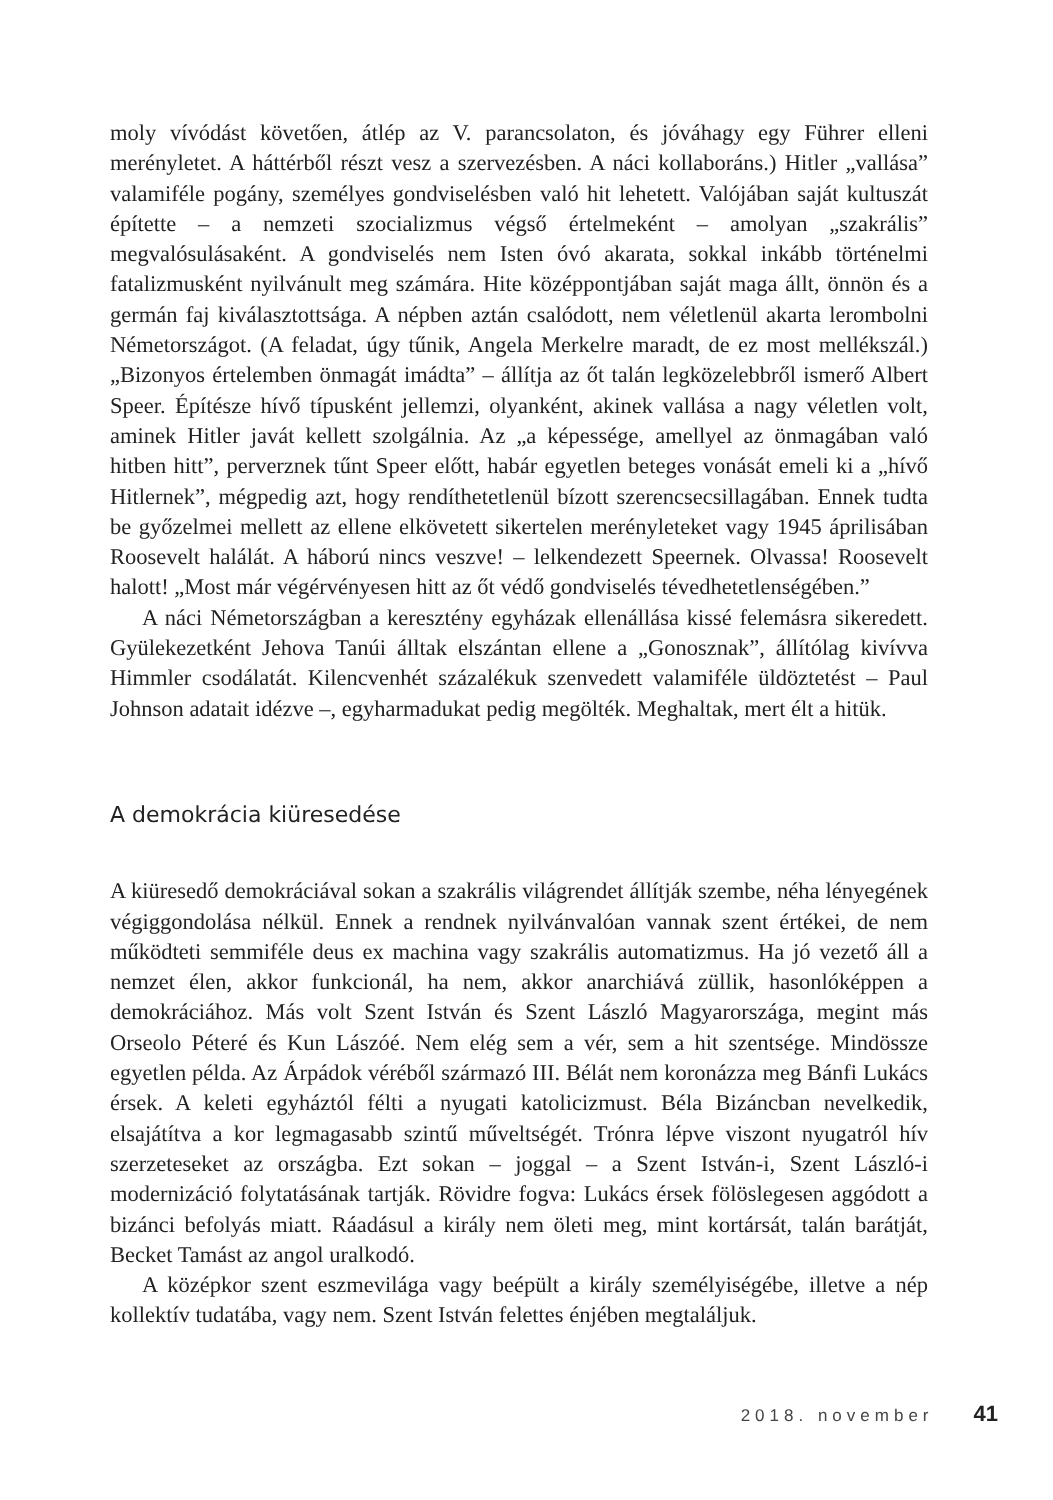moly vívódást követően, átlép az V. parancsolaton, és jóváhagy egy Führer elleni merényletet. A háttérből részt vesz a szervezésben. A náci kollaboráns.) Hitler „vallása” valamiféle pogány, személyes gondviselésben való hit lehetett. Valójában saját kultuszát építette – a nemzeti szocializmus végső értelmeként – amolyan „szakrális” megvalósulásaként. A gondviselés nem Isten óvó akarata, sokkal inkább történelmi fatalizmusként nyilvánult meg számára. Hite középpontjában saját maga állt, önnön és a germán faj kiválasztottsága. A népben aztán csalódott, nem véletlenül akarta lerombolni Németországot. (A feladat, úgy tűnik, Angela Merkelre maradt, de ez most mellékszál.) „Bizonyos értelemben önmagát imádta” – állítja az őt talán legközelebbről ismerő Albert Speer. Építésze hívő típusként jellemzi, olyanként, akinek vallása a nagy véletlen volt, aminek Hitler javát kellett szolgálnia. Az „a képessége, amellyel az önmagában való hitben hitt”, perverznek tűnt Speer előtt, habár egyetlen beteges vonását emeli ki a „hívő Hitlernek”, mégpedig azt, hogy rendíthetetlenül bízott szerencsecsillagában. Ennek tudta be győzelmei mellett az ellene elkövetett sikertelen merényleteket vagy 1945 áprilisában Roosevelt halálát. A háború nincs veszve! – lelkendezett Speernek. Olvassa! Roosevelt halott! „Most már végérvényesen hitt az őt védő gondviselés tévedhetetlenségében.”
A náci Németországban a keresztény egyházak ellenállása kissé felemásra sikeredett. Gyülekezetként Jehova Tanúi álltak elszántan ellene a „Gonosznak”, állítólag kivívva Himmler csodálatát. Kilencvenhét százalékuk szenvedett valamiféle üldöztetést – Paul Johnson adatait idézve –, egyharmadukat pedig megölték. Meghaltak, mert élt a hitük.
A demokrácia kiüresedése
A kiüresedő demokráciával sokan a szakrális világrendet állítják szembe, néha lényegének végiggondolása nélkül. Ennek a rendnek nyilvánvalóan vannak szent értékei, de nem működteti semmiféle deus ex machina vagy szakrális automatizmus. Ha jó vezető áll a nemzet élen, akkor funkcionál, ha nem, akkor anarchiává züllik, hasonlóképpen a demokráciához. Más volt Szent István és Szent László Magyarországa, megint más Orseolo Péteré és Kun Lászóé. Nem elég sem a vér, sem a hit szentsége. Mindössze egyetlen példa. Az Árpádok véréből származó III. Bélát nem koronázza meg Bánfi Lukács érsek. A keleti egyháztól félti a nyugati katolicizmust. Béla Bizáncban nevelkedik, elsajátítva a kor legmagasabb szintű műveltségét. Trónra lépve viszont nyugatról hív szerzeteseket az országba. Ezt sokan – joggal – a Szent István-i, Szent László-i modernizáció folytatásának tartják. Rövidre fogva: Lukács érsek fölöslegesen aggódott a bizánci befolyás miatt. Ráadásul a király nem öleti meg, mint kortársát, talán barátját, Becket Tamást az angol uralkodó.
A középkor szent eszmevilága vagy beépült a király személyiségébe, illetve a nép kollektív tudatába, vagy nem. Szent István felettes énjében megtaláljuk.
2018. november 41